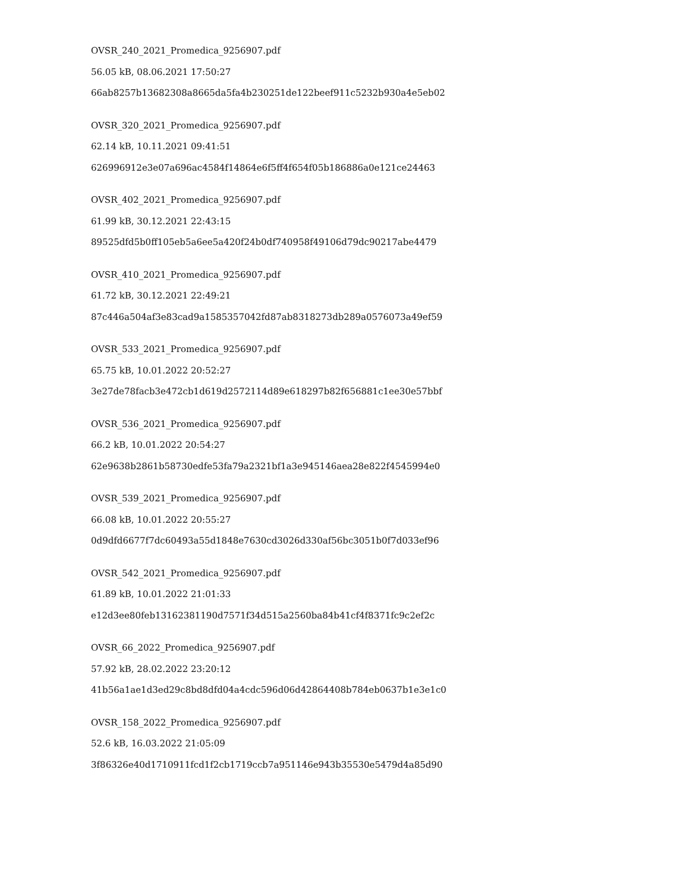OVSR_240_2021_Promedica_9256907.pdf
56.05 kB, 08.06.2021 17:50:27
66ab8257b13682308a8665da5fa4b230251de122beef911c5232b930a4e5eb02
OVSR_320_2021_Promedica_9256907.pdf
62.14 kB, 10.11.2021 09:41:51
626996912e3e07a696ac4584f14864e6f5ff4f654f05b186886a0e121ce24463
OVSR_402_2021_Promedica_9256907.pdf
61.99 kB, 30.12.2021 22:43:15
89525dfd5b0ff105eb5a6ee5a420f24b0df740958f49106d79dc90217abe4479
OVSR_410_2021_Promedica_9256907.pdf
61.72 kB, 30.12.2021 22:49:21
87c446a504af3e83cad9a1585357042fd87ab8318273db289a0576073a49ef59
OVSR_533_2021_Promedica_9256907.pdf
65.75 kB, 10.01.2022 20:52:27
3e27de78facb3e472cb1d619d2572114d89e618297b82f656881c1ee30e57bbf
OVSR_536_2021_Promedica_9256907.pdf
66.2 kB, 10.01.2022 20:54:27
62e9638b2861b58730edfe53fa79a2321bf1a3e945146aea28e822f4545994e0
OVSR_539_2021_Promedica_9256907.pdf
66.08 kB, 10.01.2022 20:55:27
0d9dfd6677f7dc60493a55d1848e7630cd3026d330af56bc3051b0f7d033ef96
OVSR_542_2021_Promedica_9256907.pdf
61.89 kB, 10.01.2022 21:01:33
e12d3ee80feb13162381190d7571f34d515a2560ba84b41cf4f8371fc9c2ef2c
OVSR_66_2022_Promedica_9256907.pdf
57.92 kB, 28.02.2022 23:20:12
41b56a1ae1d3ed29c8bd8dfd04a4cdc596d06d42864408b784eb0637b1e3e1c0
OVSR_158_2022_Promedica_9256907.pdf
52.6 kB, 16.03.2022 21:05:09
3f86326e40d1710911fcd1f2cb1719ccb7a951146e943b35530e5479d4a85d90